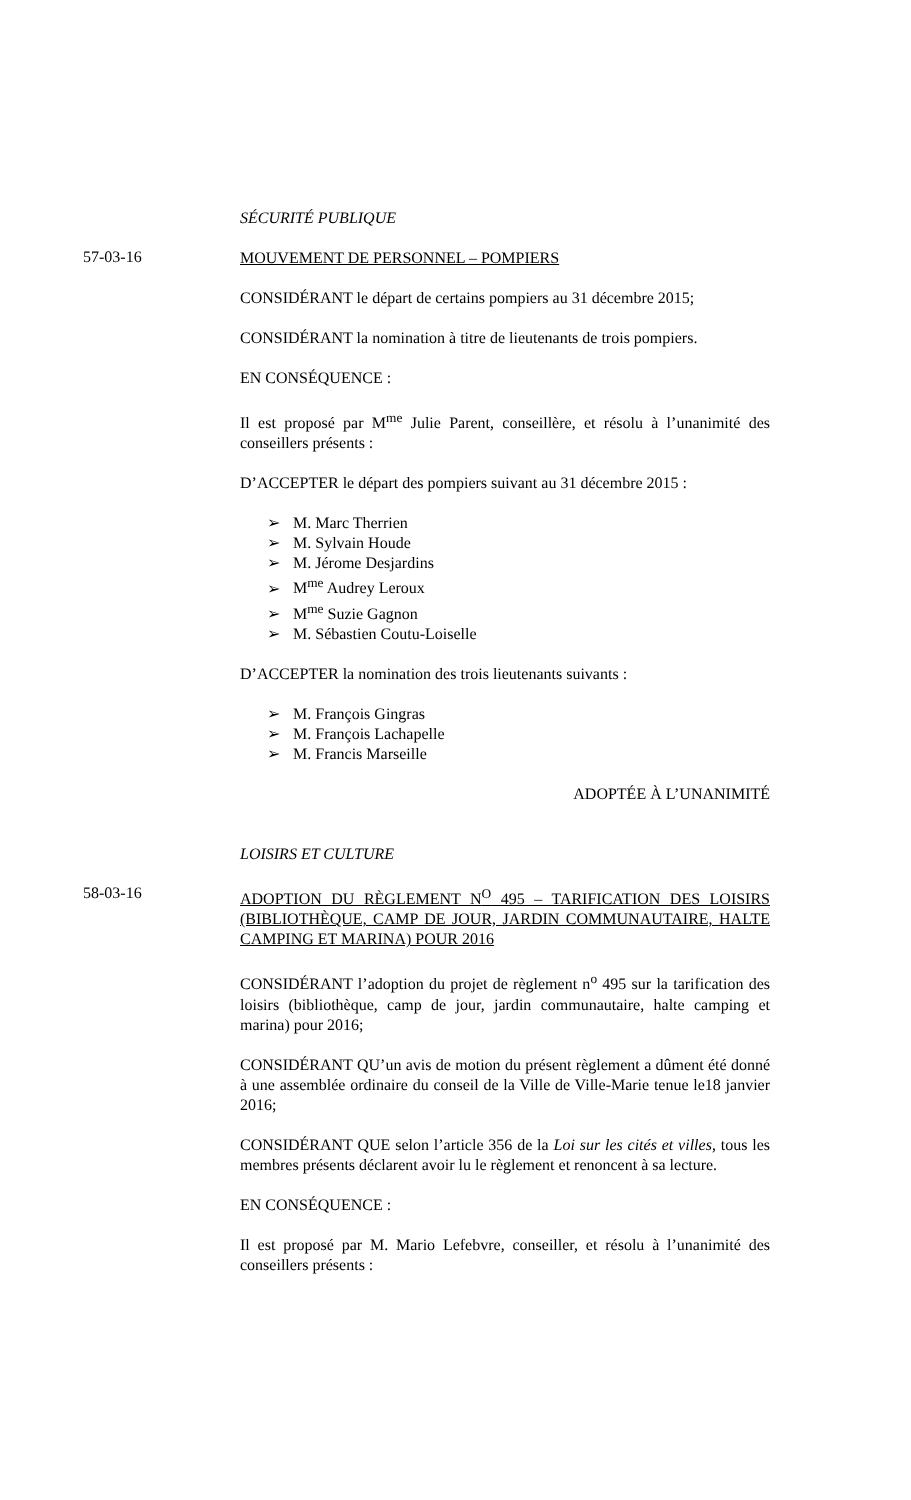SÉCURITÉ PUBLIQUE
57-03-16
MOUVEMENT DE PERSONNEL – POMPIERS
CONSIDÉRANT le départ de certains pompiers au 31 décembre 2015;
CONSIDÉRANT la nomination à titre de lieutenants de trois pompiers.
EN CONSÉQUENCE :
Il est proposé par M<sup>me</sup> Julie Parent, conseillère, et résolu à l’unanimité des conseillers présents :
D’ACCEPTER le départ des pompiers suivant au 31 décembre 2015 :
➢ M. Marc Therrien
➢ M. Sylvain Houde
➢ M. Jérome Desjardins
➢ M<sup>me</sup> Audrey Leroux
➢ M<sup>me</sup> Suzie Gagnon
➢ M. Sébastien Coutu-Loiselle
D’ACCEPTER la nomination des trois lieutenants suivants :
➢ M. François Gingras
➢ M. François Lachapelle
➢ M. Francis Marseille
ADOPTÉE À L’UNANIMITÉ
LOISIRS ET CULTURE
58-03-16
ADOPTION DU RÈGLEMENT N<sup>O</sup> 495 – TARIFICATION DES LOISIRS (BIBLIOTHÈQUE, CAMP DE JOUR, JARDIN COMMUNAUTAIRE, HALTE CAMPING ET MARINA) POUR 2016
CONSIDÉRANT l’adoption du projet de règlement n<sup>o</sup> 495 sur la tarification des loisirs (bibliothèque, camp de jour, jardin communautaire, halte camping et marina) pour 2016;
CONSIDÉRANT QU’un avis de motion du présent règlement a dûment été donné à une assemblée ordinaire du conseil de la Ville de Ville-Marie tenue le18 janvier 2016;
CONSIDÉRANT QUE selon l’article 356 de la Loi sur les cités et villes, tous les membres présents déclarent avoir lu le règlement et renoncent à sa lecture.
EN CONSÉQUENCE :
Il est proposé par M. Mario Lefebvre, conseiller, et résolu à l’unanimité des conseillers présents :